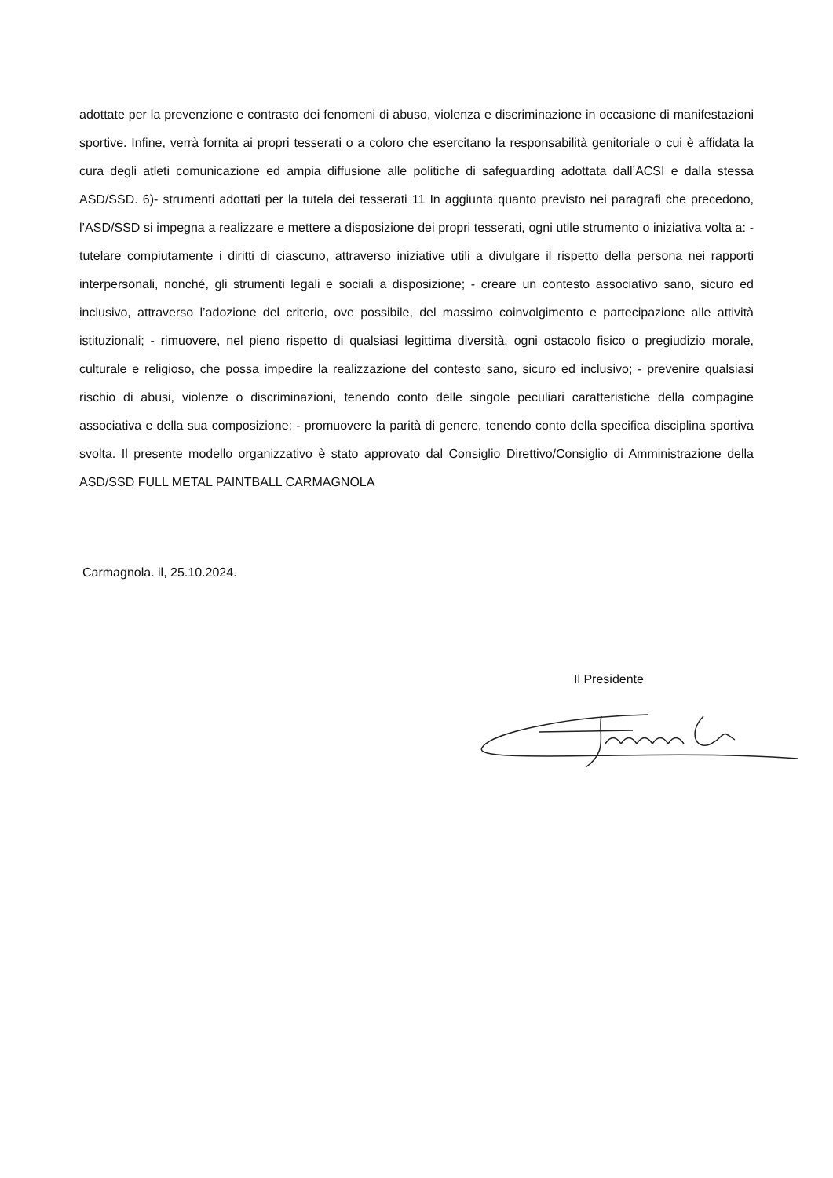adottate per la prevenzione e contrasto dei fenomeni di abuso, violenza e discriminazione in occasione di manifestazioni sportive. Infine, verrà fornita ai propri tesserati o a coloro che esercitano la responsabilità genitoriale o cui è affidata la cura degli atleti comunicazione ed ampia diffusione alle politiche di safeguarding adottata dall’ACSI e dalla stessa ASD/SSD. 6)- strumenti adottati per la tutela dei tesserati 11 In aggiunta quanto previsto nei paragrafi che precedono, l’ASD/SSD si impegna a realizzare e mettere a disposizione dei propri tesserati, ogni utile strumento o iniziativa volta a: - tutelare compiutamente i diritti di ciascuno, attraverso iniziative utili a divulgare il rispetto della persona nei rapporti interpersonali, nonché, gli strumenti legali e sociali a disposizione; - creare un contesto associativo sano, sicuro ed inclusivo, attraverso l’adozione del criterio, ove possibile, del massimo coinvolgimento e partecipazione alle attività istituzionali; - rimuovere, nel pieno rispetto di qualsiasi legittima diversità, ogni ostacolo fisico o pregiudizio morale, culturale e religioso, che possa impedire la realizzazione del contesto sano, sicuro ed inclusivo; - prevenire qualsiasi rischio di abusi, violenze o discriminazioni, tenendo conto delle singole peculiari caratteristiche della compagine associativa e della sua composizione; - promuovere la parità di genere, tenendo conto della specifica disciplina sportiva svolta. Il presente modello organizzativo è stato approvato dal Consiglio Direttivo/Consiglio di Amministrazione della ASD/SSD FULL METAL PAINTBALL CARMAGNOLA
Carmagnola. il, 25.10.2024.
Il Presidente